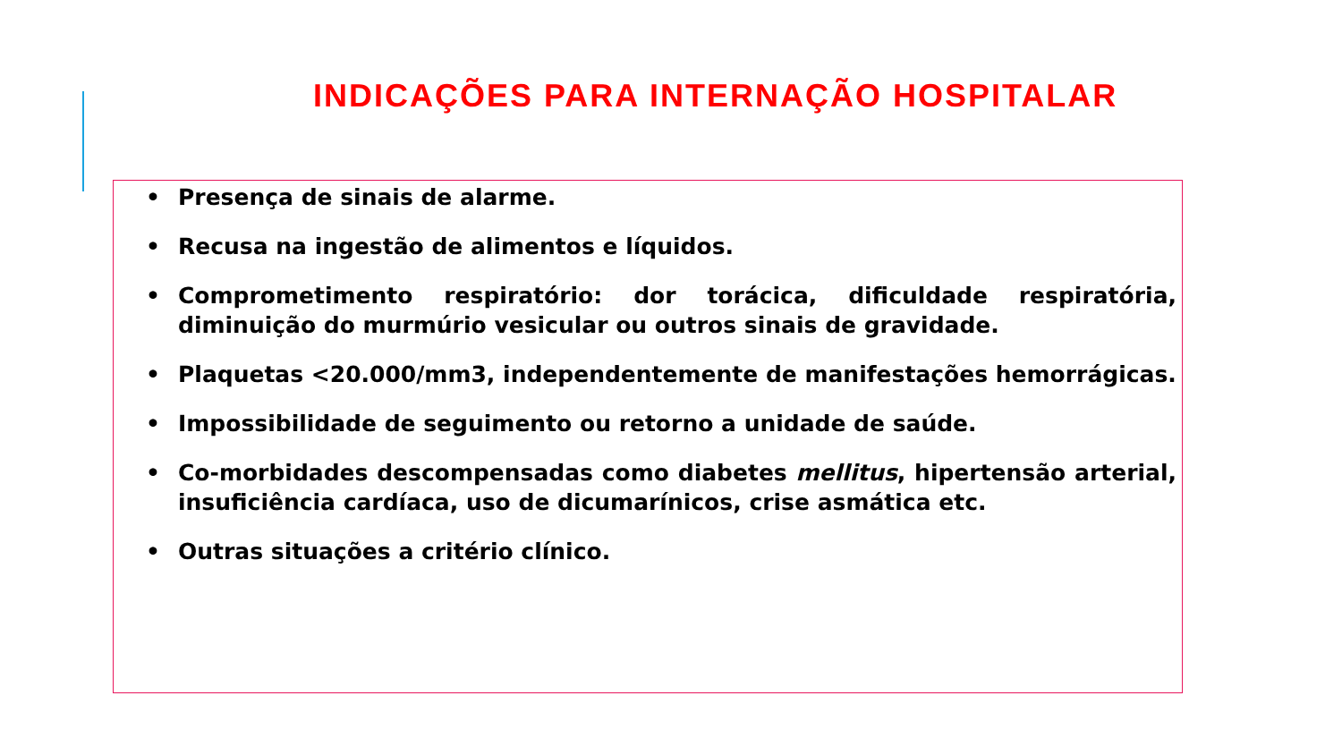INDICAÇÕES PARA INTERNAÇÃO HOSPITALAR
• Presença de sinais de alarme.
• Recusa na ingestão de alimentos e líquidos.
• Comprometimento respiratório: dor torácica, dificuldade respiratória, diminuição do murmúrio vesicular ou outros sinais de gravidade.
• Plaquetas <20.000/mm3, independentemente de manifestações hemorrágicas.
• Impossibilidade de seguimento ou retorno a unidade de saúde.
• Co-morbidades descompensadas como diabetes mellitus, hipertensão arterial, insuficiência cardíaca, uso de dicumarínicos, crise asmática etc.
• Outras situações a critério clínico.